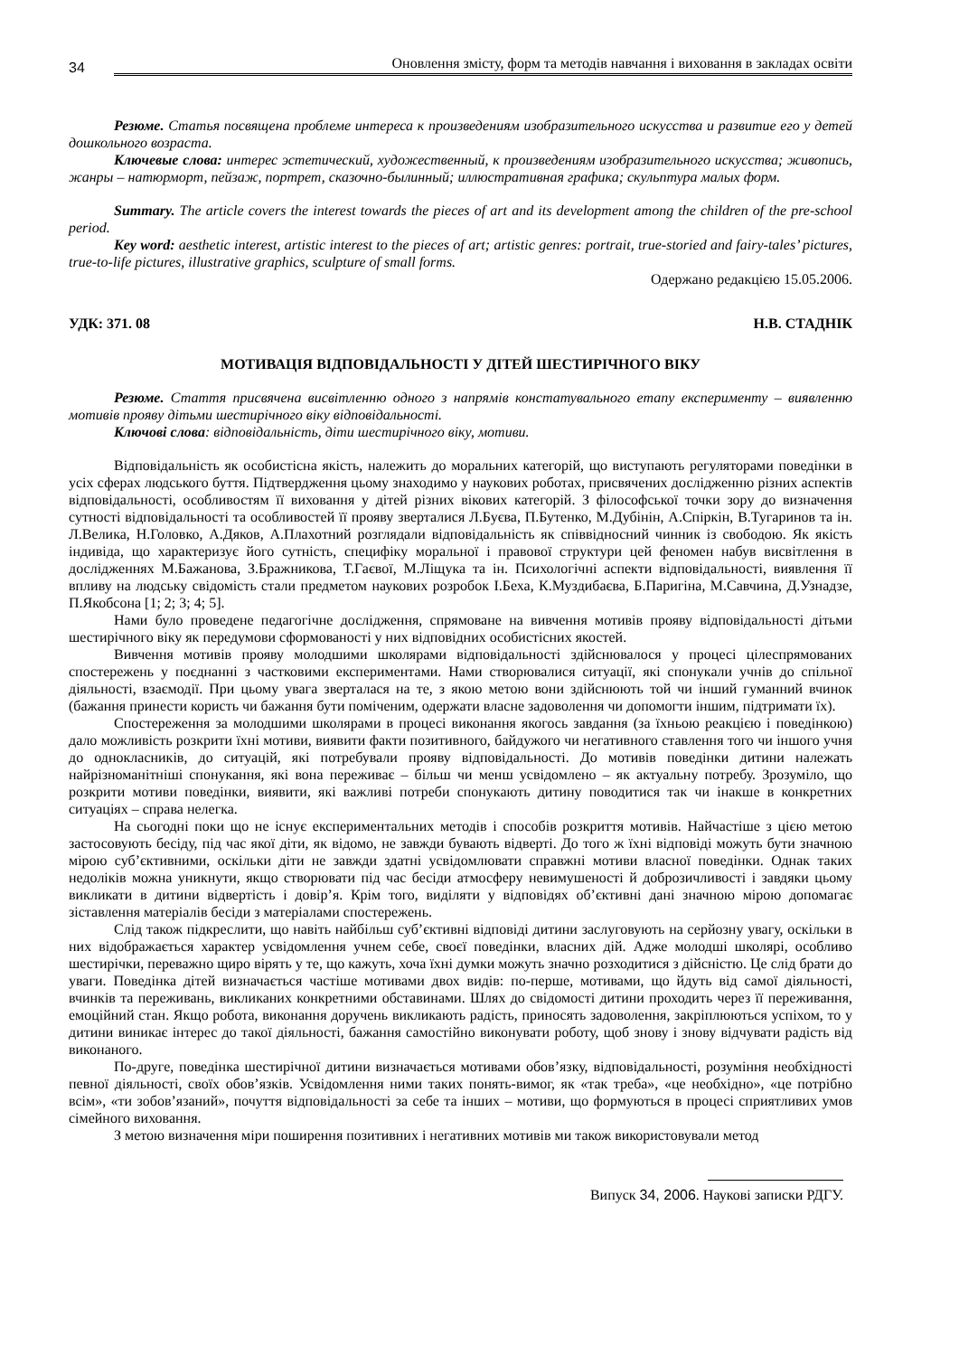34 Оновлення змісту, форм та методів навчання і виховання в закладах освіти
Резюме. Статья посвящена проблеме интереса к произведениям изобразительного искусства и развитие его у детей дошкольного возраста.
Ключевые слова: интерес эстетический, художественный, к произведениям изобразительного искусства; живопись, жанры – натюрморт, пейзаж, портрет, сказочно-былинный; иллюстративная графика; скульптура малых форм.
Summary. The article covers the interest towards the pieces of art and its development among the children of the pre-school period.
Key word: aesthetic interest, artistic interest to the pieces of art; artistic genres: portrait, true-storied and fairy-tales’ pictures, true-to-life pictures, illustrative graphics, sculpture of small forms.
Одержано редакцією 15.05.2006.
УДК: 371. 08 Н.В. СТАДНІК
МОТИВАЦІЯ ВІДПОВІДАЛЬНОСТІ У ДІТЕЙ ШЕСТИРІЧНОГО ВІКУ
Резюме. Стаття присвячена висвітленню одного з напрямів констатувального етапу експерименту – виявленню мотивів прояву дітьми шестирічного віку відповідальності.
Ключові слова: відповідальність, діти шестирічного віку, мотиви.
Відповідальність як особистісна якість, належить до моральних категорій, що виступають регуляторами поведінки в усіх сферах людського буття. Підтвердження цьому знаходимо у наукових роботах, присвячених дослідженню різних аспектів відповідальності, особливостям її виховання у дітей різних вікових категорій. З філософської точки зору до визначення сутності відповідальності та особливостей її прояву зверталися Л.Буєва, П.Бутенко, М.Дубінін, А.Спіркін, В.Тугаринов та ін. Л.Велика, Н.Головко, А.Дяков, А.Плахотний розглядали відповідальність як співвідносний чинник із свободою. Як якість індивіда, що характеризує його сутність, специфіку моральної і правової структури цей феномен набув висвітлення в дослідженнях М.Бажанова, З.Бражникова, Т.Гаєвої, М.Ліщука та ін. Психологічні аспекти відповідальності, виявлення її впливу на людську свідомість стали предметом наукових розробок І.Беха, К.Муздибаєва, Б.Паригіна, М.Савчина, Д.Узнадзе, П.Якобсона [1; 2; 3; 4; 5].
Нами було проведене педагогічне дослідження, спрямоване на вивчення мотивів прояву відповідальності дітьми шестирічного віку як передумови сформованості у них відповідних особистісних якостей.
Вивчення мотивів прояву молодшими школярами відповідальності здійснювалося у процесі цілеспрямованих спостережень у поєднанні з частковими експериментами. Нами створювалися ситуації, які спонукали учнів до спільної діяльності, взаємодії. При цьому увага зверталася на те, з якою метою вони здійснюють той чи інший гуманний вчинок (бажання принести користь чи бажання бути поміченим, одержати власне задоволення чи допомогти іншим, підтримати їх).
Спостереження за молодшими школярами в процесі виконання якогось завдання (за їхньою реакцією і поведінкою) дало можливість розкрити їхні мотиви, виявити факти позитивного, байдужого чи негативного ставлення того чи іншого учня до однокласників, до ситуацій, які потребували прояву відповідальності. До мотивів поведінки дитини належать найрізноманітніші спонукання, які вона переживає – більш чи менш усвідомлено – як актуальну потребу. Зрозуміло, що розкрити мотиви поведінки, виявити, які важливі потреби спонукають дитину поводитися так чи інакше в конкретних ситуаціях – справа нелегка.
На сьогодні поки що не існує експериментальних методів і способів розкриття мотивів. Найчастіше з цією метою застосовують бесіду, під час якої діти, як відомо, не завжди бувають відверті. До того ж їхні відповіді можуть бути значною мірою суб’єктивними, оскільки діти не завжди здатні усвідомлювати справжні мотиви власної поведінки. Однак таких недоліків можна уникнути, якщо створювати під час бесіди атмосферу невимушеності й доброзичливості і завдяки цьому викликати в дитини відвертість і довір’я. Крім того, виділяти у відповідях об’єктивні дані значною мірою допомагає зіставлення матеріалів бесіди з матеріалами спостережень.
Слід також підкреслити, що навіть найбільш суб’єктивні відповіді дитини заслуговують на серйозну увагу, оскільки в них відображається характер усвідомлення учнем себе, своєї поведінки, власних дій. Адже молодші школярі, особливо шестирічки, переважно щиро вірять у те, що кажуть, хоча їхні думки можуть значно розходитися з дійсністю. Це слід брати до уваги. Поведінка дітей визначається частіше мотивами двох видів: по-перше, мотивами, що йдуть від самої діяльності, вчинків та переживань, викликаних конкретними обставинами. Шлях до свідомості дитини проходить через її переживання, емоційний стан. Якщо робота, виконання доручень викликають радість, приносять задоволення, закріплюються успіхом, то у дитини виникає інтерес до такої діяльності, бажання самостійно виконувати роботу, щоб знову і знову відчувати радість від виконаного.
По-друге, поведінка шестирічної дитини визначається мотивами обов’язку, відповідальності, розуміння необхідності певної діяльності, своїх обов’язків. Усвідомлення ними таких понять-вимог, як «так треба», «це необхідно», «це потрібно всім», «ти зобов’язаний», почуття відповідальності за себе та інших – мотиви, що формуються в процесі сприятливих умов сімейного виховання.
З метою визначення міри поширення позитивних і негативних мотивів ми також використовували метод
Випуск 34, 2006. Наукові записки РДГУ.